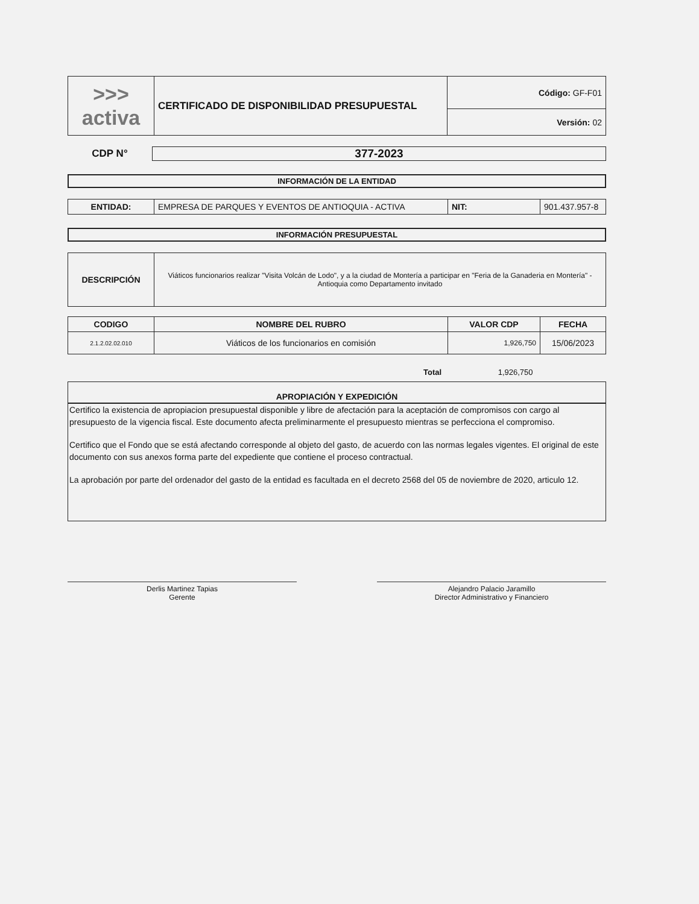| >>> activa | CERTIFICADO DE DISPONIBILIDAD PRESUPUESTAL | Código: GF-F01 |
| | | Versión: 02 |
CDP N° 377-2023
INFORMACIÓN DE LA ENTIDAD
| ENTIDAD: | EMPRESA DE PARQUES Y EVENTOS DE ANTIOQUIA - ACTIVA | NIT: | 901.437.957-8 |
INFORMACIÓN PRESUPUESTAL
| DESCRIPCIÓN | Viáticos funcionarios realizar "Visita Volcán de Lodo", y a la ciudad de Montería a participar en "Feria de la Ganaderia en Montería" - Antioquia como Departamento invitado |
| CODIGO | NOMBRE DEL RUBRO | VALOR CDP | FECHA |
| --- | --- | --- | --- |
| 2.1.2.02.02.010 | Viáticos de los funcionarios en comisión | 1,926,750 | 15/06/2023 |
Total 1,926,750
APROPIACIÓN Y EXPEDICIÓN
Certifico la existencia de apropiacion presupuestal disponible y libre de afectación para la aceptación de compromisos con cargo al presupuesto de la vigencia fiscal. Este documento afecta preliminarmente el presupuesto mientras se perfecciona el compromiso.
Certifico que el Fondo que se está afectando corresponde al objeto del gasto, de acuerdo con las normas legales vigentes. El original de este documento con sus anexos forma parte del expediente que contiene el proceso contractual.
La aprobación por parte del ordenador del gasto de la entidad es facultada en el decreto 2568 del 05 de noviembre de 2020, articulo 12.
Derlis Martinez Tapias
Gerente
Alejandro Palacio Jaramillo
Director Administrativo y Financiero